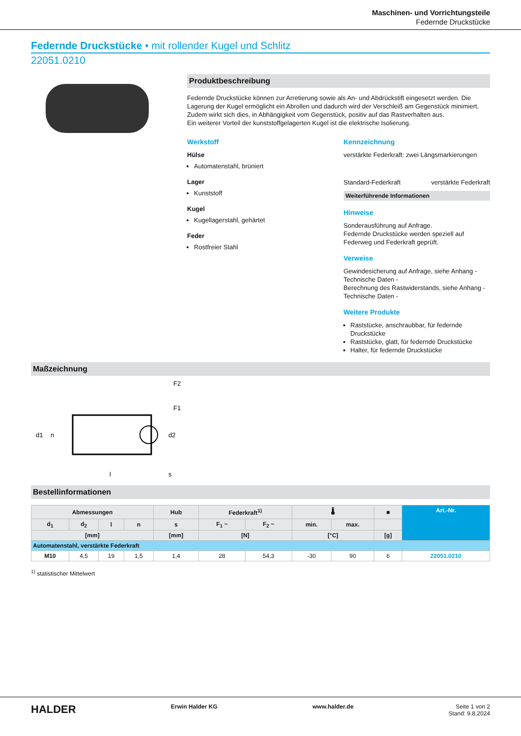Maschinen- und Vorrichtungsteile
Federnde Druckstücke
Federnde Druckstücke • mit rollender Kugel und Schlitz
22051.0210
Produktbeschreibung
Federnde Druckstücke können zur Arretierung sowie als An- und Abdrückstift eingesetzt werden. Die Lagerung der Kugel ermöglicht ein Abrollen und dadurch wird der Verschleiß am Gegenstück minimiert. Zudem wirkt sich dies, in Abhängigkeit vom Gegenstück, positiv auf das Rastverhalten aus.
Ein weiterer Vorteil der kunststoffgelagerten Kugel ist die elektrische Isolierung.
Werkstoff
Hülse
Automatenstahl, brüniert
Lager
Kunststoff
Kugel
Kugellagerstahl, gehärtet
Feder
Rostfreier Stahl
Kennzeichnung
verstärkte Federkraft: zwei Längsmarkierungen
Standard-Federkraft verstärkte Federkraft
Weiterführende Informationen
Hinweise
Sonderausführung auf Anfrage.
Federnde Druckstücke werden speziell auf Federweg und Federkraft geprüft.
Verweise
Gewindesicherung auf Anfrage, siehe Anhang - Technische Daten -
Berechnung des Rastwiderstands, siehe Anhang - Technische Daten -
Weitere Produkte
Raststücke, anschraubbar, für federnde Druckstücke
Raststücke, glatt, für federnde Druckstücke
Halter, für federnde Druckstücke
Maßzeichnung
F2
F1
d1
d2
n
l
s
Bestellinformationen
| Abmessungen | | | | Hub | Federkraft<sup>1)</sup> | | 🌡 | | ■ | Art.-Nr. |
| --- | --- | --- | --- | --- | --- | --- | --- | --- | --- | --- |
| d<sub>1</sub> | d<sub>2</sub> | l | n | s | F<sub>1</sub> ~ | F<sub>2</sub> ~ | min. | max. | | |
| [mm] | | | | [mm] | [N] | | [°C] | | [g] | |
| Automatenstahl, verstärkte Federkraft | | | | | | | | | | |
| M10 | 4,5 | 19 | 1,5 | 1,4 | 28 | 54,3 | -30 | 90 | 6 | 22051.0210 |
<sup>1)</sup> statistischer Mittelwert
HALDER Erwin Halder KG www.halder.de Seite 1 von 2
Stand: 9.8.2024